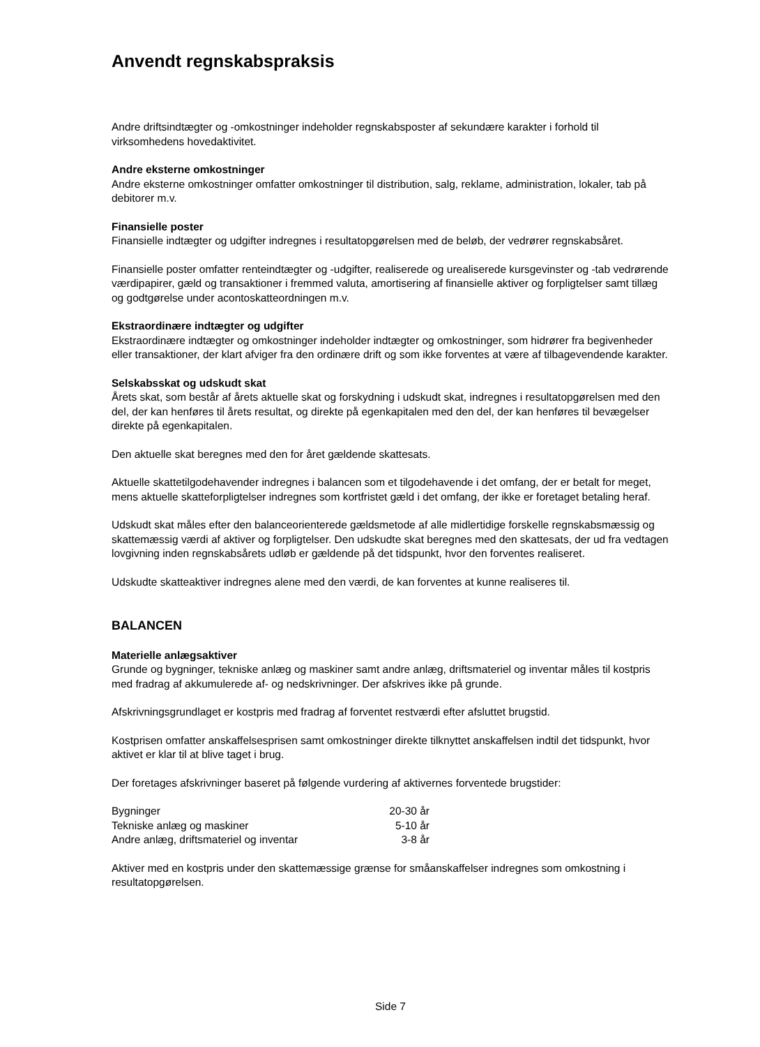Anvendt regnskabspraksis
Andre driftsindtægter og -omkostninger indeholder regnskabsposter af sekundære karakter i forhold til virksomhedens hovedaktivitet.
Andre eksterne omkostninger
Andre eksterne omkostninger omfatter omkostninger til distribution, salg, reklame, administration, lokaler, tab på debitorer m.v.
Finansielle poster
Finansielle indtægter og udgifter indregnes i resultatopgørelsen med de beløb, der vedrører regnskabsåret.
Finansielle poster omfatter renteindtægter og -udgifter, realiserede og urealiserede kursgevinster og -tab vedrørende værdipapirer, gæld og transaktioner i fremmed valuta, amortisering af finansielle aktiver og forpligtelser samt tillæg og godtgørelse under acontoskatteordningen m.v.
Ekstraordinære indtægter og udgifter
Ekstraordinære indtægter og omkostninger indeholder indtægter og omkostninger, som hidrører fra begivenheder eller transaktioner, der klart afviger fra den ordinære drift og som ikke forventes at være af tilbagevendende karakter.
Selskabsskat og udskudt skat
Årets skat, som består af årets aktuelle skat og forskydning i udskudt skat, indregnes i resultatopgørelsen med den del, der kan henføres til årets resultat, og direkte på egenkapitalen med den del, der kan henføres til bevægelser direkte på egenkapitalen.
Den aktuelle skat beregnes med den for året gældende skattesats.
Aktuelle skattetilgodehavender indregnes i balancen som et tilgodehavende i det omfang, der er betalt for meget, mens aktuelle skatteforpligtelser indregnes som kortfristet gæld i det omfang, der ikke er foretaget betaling heraf.
Udskudt skat måles efter den balanceorienterede gældsmetode af alle midlertidige forskelle regnskabsmæssig og skattemæssig værdi af aktiver og forpligtelser. Den udskudte skat beregnes med den skattesats, der ud fra vedtagen lovgivning inden regnskabsårets udløb er gældende på det tidspunkt, hvor den forventes realiseret.
Udskudte skatteaktiver indregnes alene med den værdi, de kan forventes at kunne realiseres til.
BALANCEN
Materielle anlægsaktiver
Grunde og bygninger, tekniske anlæg og maskiner samt andre anlæg, driftsmateriel og inventar måles til kostpris med fradrag af akkumulerede af- og nedskrivninger. Der afskrives ikke på grunde.
Afskrivningsgrundlaget er kostpris med fradrag af forventet restværdi efter afsluttet brugstid.
Kostprisen omfatter anskaffelsesprisen samt omkostninger direkte tilknyttet anskaffelsen indtil det tidspunkt, hvor aktivet er klar til at blive taget i brug.
Der foretages afskrivninger baseret på følgende vurdering af aktivernes forventede brugstider:
| Bygninger | 20-30 år |
| Tekniske anlæg og maskiner | 5-10 år |
| Andre anlæg, driftsmateriel og inventar | 3-8 år |
Aktiver med en kostpris under den skattemæssige grænse for småanskaffelser indregnes som omkostning i resultatopgørelsen.
Side 7